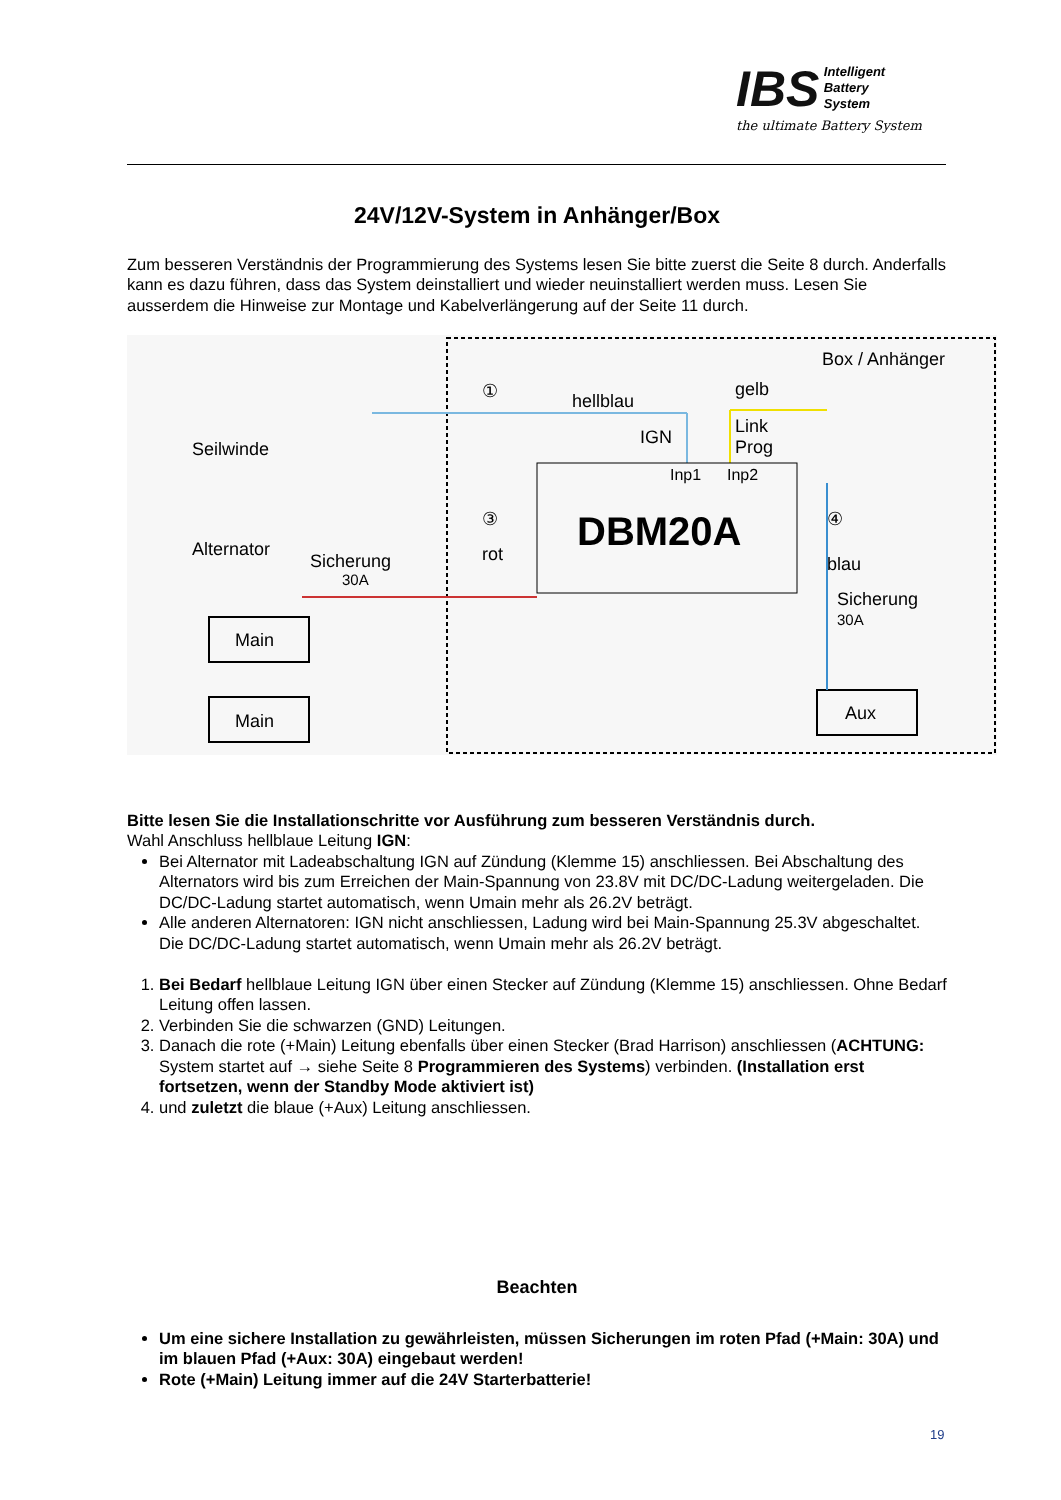IBS Intelligent
Battery
System
the ultimate Battery System
24V/12V-System in Anhänger/Box
Zum besseren Verständnis der Programmierung des Systems lesen Sie bitte zuerst die Seite 8 durch. Anderfalls kann es dazu führen, dass das System deinstalliert und wieder neuinstalliert werden muss. Lesen Sie ausserdem die Hinweise zur Montage und Kabelverlängerung auf der Seite 11 durch.
Box / Anhänger
hellblau
gelb
IGN
Link
Prog
①
Inp1
Inp2
DBM20A
③
rot
④
blau
Sicherung
30A
Seilwinde
Alternator
Sicherung
30A
Main
Main
Aux
Bitte lesen Sie die Installationschritte vor Ausführung zum besseren Verständnis durch.
Wahl Anschluss hellblaue Leitung IGN:
Bei Alternator mit Ladeabschaltung IGN auf Zündung (Klemme 15) anschliessen. Bei Abschaltung des Alternators wird bis zum Erreichen der Main-Spannung von 23.8V mit DC/DC-Ladung weitergeladen. Die DC/DC-Ladung startet automatisch, wenn Umain mehr als 26.2V beträgt.
Alle anderen Alternatoren: IGN nicht anschliessen, Ladung wird bei Main-Spannung 25.3V abgeschaltet. Die DC/DC-Ladung startet automatisch, wenn Umain mehr als 26.2V beträgt.
1. Bei Bedarf hellblaue Leitung IGN über einen Stecker auf Zündung (Klemme 15) anschliessen. Ohne Bedarf Leitung offen lassen.
2. Verbinden Sie die schwarzen (GND) Leitungen.
3. Danach die rote (+Main) Leitung ebenfalls über einen Stecker (Brad Harrison) anschliessen (ACHTUNG: System startet auf → siehe Seite 8 Programmieren des Systems) verbinden. (Installation erst fortsetzen, wenn der Standby Mode aktiviert ist)
4. und zuletzt die blaue (+Aux) Leitung anschliessen.
Beachten
Um eine sichere Installation zu gewährleisten, müssen Sicherungen im roten Pfad (+Main: 30A) und im blauen Pfad (+Aux: 30A) eingebaut werden!
Rote (+Main) Leitung immer auf die 24V Starterbatterie!
19